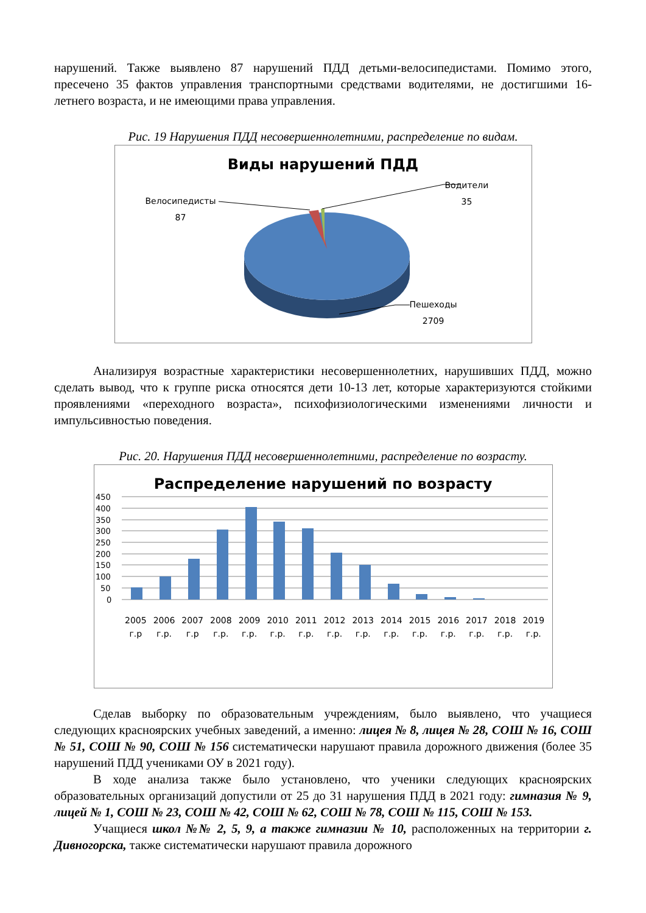нарушений. Также выявлено 87 нарушений ПДД детьми-велосипедистами. Помимо этого, пресечено 35 фактов управления транспортными средствами водителями, не достигшими 16-летнего возраста, и не имеющими права управления.
Рис. 19 Нарушения ПДД несовершеннолетними, распределение по видам.
Виды нарушений ПДД
Велосипедисты
87
Водители
35
Пешеходы
2709
Анализируя возрастные характеристики несовершеннолетних, нарушивших ПДД, можно сделать вывод, что к группе риска относятся дети 10-13 лет, которые характеризуются стойкими проявлениями «переходного возраста», психофизиологическими изменениями личности и импульсивностью поведения.
Рис. 20. Нарушения ПДД несовершеннолетними, распределение по возрасту.
Распределение нарушений по возрасту
450
400
350
300
250
200
150
100
50
0
2005
г.р
2006
г.р.
2007
г.р
2008
г.р.
2009
г.р.
2010
г.р.
2011
г.р.
2012
г.р.
2013
г.р.
2014
г.р.
2015
г.р.
2016
г.р.
2017
г.р.
2018
г.р.
2019
г.р.
Сделав выборку по образовательным учреждениям, было выявлено, что учащиеся следующих красноярских учебных заведений, а именно: лицея № 8, лицея № 28, СОШ № 16, СОШ № 51, СОШ № 90, СОШ № 156 систематически нарушают правила дорожного движения (более 35 нарушений ПДД учениками ОУ в 2021 году).
В ходе анализа также было установлено, что ученики следующих красноярских образовательных организаций допустили от 25 до 31 нарушения ПДД в 2021 году: гимназия № 9, лицей № 1, СОШ № 23, СОШ № 42, СОШ № 62, СОШ № 78, СОШ № 115, СОШ № 153.
Учащиеся школ №№ 2, 5, 9, а также гимназии № 10, расположенных на территории г. Дивногорска, также систематически нарушают правила дорожного